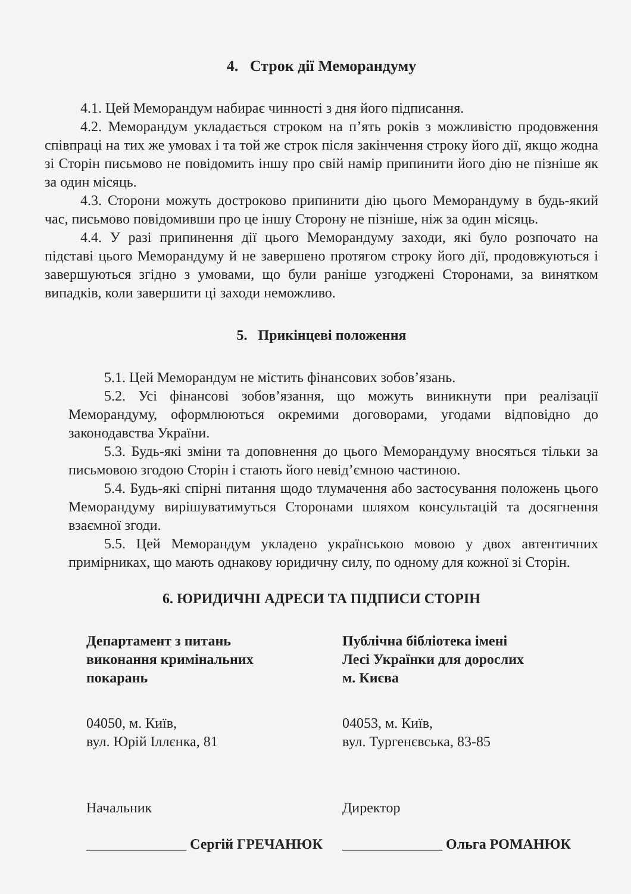4. Строк дії Меморандуму
4.1. Цей Меморандум набирає чинності з дня його підписання.
4.2. Меморандум укладається строком на п’ять років з можливістю продовження співпраці на тих же умовах і та той же строк після закінчення строку його дії, якщо жодна зі Сторін письмово не повідомить іншу про свій намір припинити його дію не пізніше як за один місяць.
4.3. Сторони можуть достроково припинити дію цього Меморандуму в будь-який час, письмово повідомивши про це іншу Сторону не пізніше, ніж за один місяць.
4.4. У разі припинення дії цього Меморандуму заходи, які було розпочато на підставі цього Меморандуму й не завершено протягом строку його дії, продовжуються і завершуються згідно з умовами, що були раніше узгоджені Сторонами, за винятком випадків, коли завершити ці заходи неможливо.
5. Прикінцеві положення
5.1. Цей Меморандум не містить фінансових зобов’язань.
5.2. Усі фінансові зобов’язання, що можуть виникнути при реалізації Меморандуму, оформлюються окремими договорами, угодами відповідно до законодавства України.
5.3. Будь-які зміни та доповнення до цього Меморандуму вносяться тільки за письмовою згодою Сторін і стають його невід’ємною частиною.
5.4. Будь-які спірні питання щодо тлумачення або застосування положень цього Меморандуму вирішуватимуться Сторонами шляхом консультацій та досягнення взаємної згоди.
5.5. Цей Меморандум укладено українською мовою у двох автентичних примірниках, що мають однакову юридичну силу, по одному для кожної зі Сторін.
6. ЮРИДИЧНІ АДРЕСИ ТА ПІДПИСИ СТОРІН
Департамент з питань
виконання кримінальних
покарань
04050, м. Київ,
вул. Юрій Іллєнка, 81
Начальник
______________ Сергій ГРЕЧАНЮК
Публічна бібліотека імені
Лесі Українки для дорослих
м. Києва
04053, м. Київ,
вул. Тургенєвська, 83-85
Директор
______________ Ольга РОМАНЮК